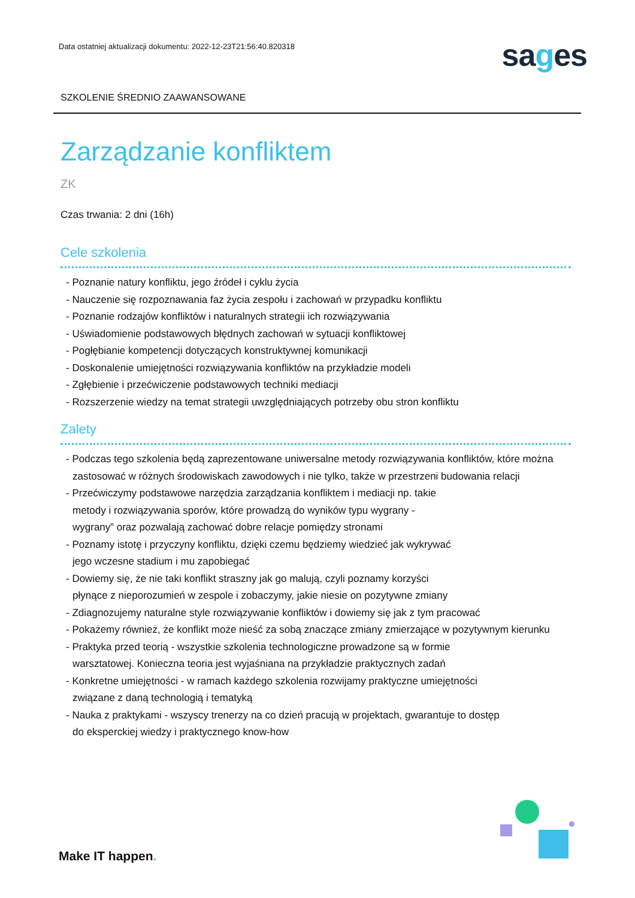Data ostatniej aktualizacji dokumentu: 2022-12-23T21:56:40.820318
sages
SZKOLENIE ŚREDNIO ZAAWANSOWANE
Zarządzanie konfliktem
ZK
Czas trwania: 2 dni (16h)
Cele szkolenia
- Poznanie natury konfliktu, jego źródeł i cyklu życia
- Nauczenie się rozpoznawania faz życia zespołu i zachowań w przypadku konfliktu
- Poznanie rodzajów konfliktów i naturalnych strategii ich rozwiązywania
- Uświadomienie podstawowych błędnych zachowań w sytuacji konfliktowej
- Pogłębianie kompetencji dotyczących konstruktywnej komunikacji
- Doskonalenie umiejętności rozwiązywania konfliktów na przykładzie modeli
- Zgłębienie i przećwiczenie podstawowych techniki mediacji
- Rozszerzenie wiedzy na temat strategii uwzględniających potrzeby obu stron konfliktu
Zalety
- Podczas tego szkolenia będą zaprezentowane uniwersalne metody rozwiązywania konfliktów, które można
zastosować w różnych środowiskach zawodowych i nie tylko, także w przestrzeni budowania relacji
- Przećwiczymy podstawowe narzędzia zarządzania konfliktem i mediacji np. takie
metody i rozwiązywania sporów, które prowadzą do wyników typu wygrany -
wygrany” oraz pozwalają zachować dobre relacje pomiędzy stronami
- Poznamy istotę i przyczyny konfliktu, dzięki czemu będziemy wiedzieć jak wykrywać
jego wczesne stadium i mu zapobiegać
- Dowiemy się, że nie taki konflikt straszny jak go malują, czyli poznamy korzyści
płynące z nieporozumień w zespole i zobaczymy, jakie niesie on pozytywne zmiany
- Zdiagnozujemy naturalne style rozwiązywanie konfliktów i dowiemy się jak z tym pracować
- Pokażemy również, że konflikt może nieść za sobą znaczące zmiany zmierzające w pozytywnym kierunku
- Praktyka przed teorią - wszystkie szkolenia technologiczne prowadzone są w formie
warsztatowej. Konieczna teoria jest wyjaśniana na przykładzie praktycznych zadań
- Konkretne umiejętności - w ramach każdego szkolenia rozwijamy praktyczne umiejętności
związane z daną technologią i tematyką
- Nauka z praktykami - wszyscy trenerzy na co dzień pracują w projektach, gwarantuje to dostęp
do eksperckiej wiedzy i praktycznego know-how
Make IT happen.